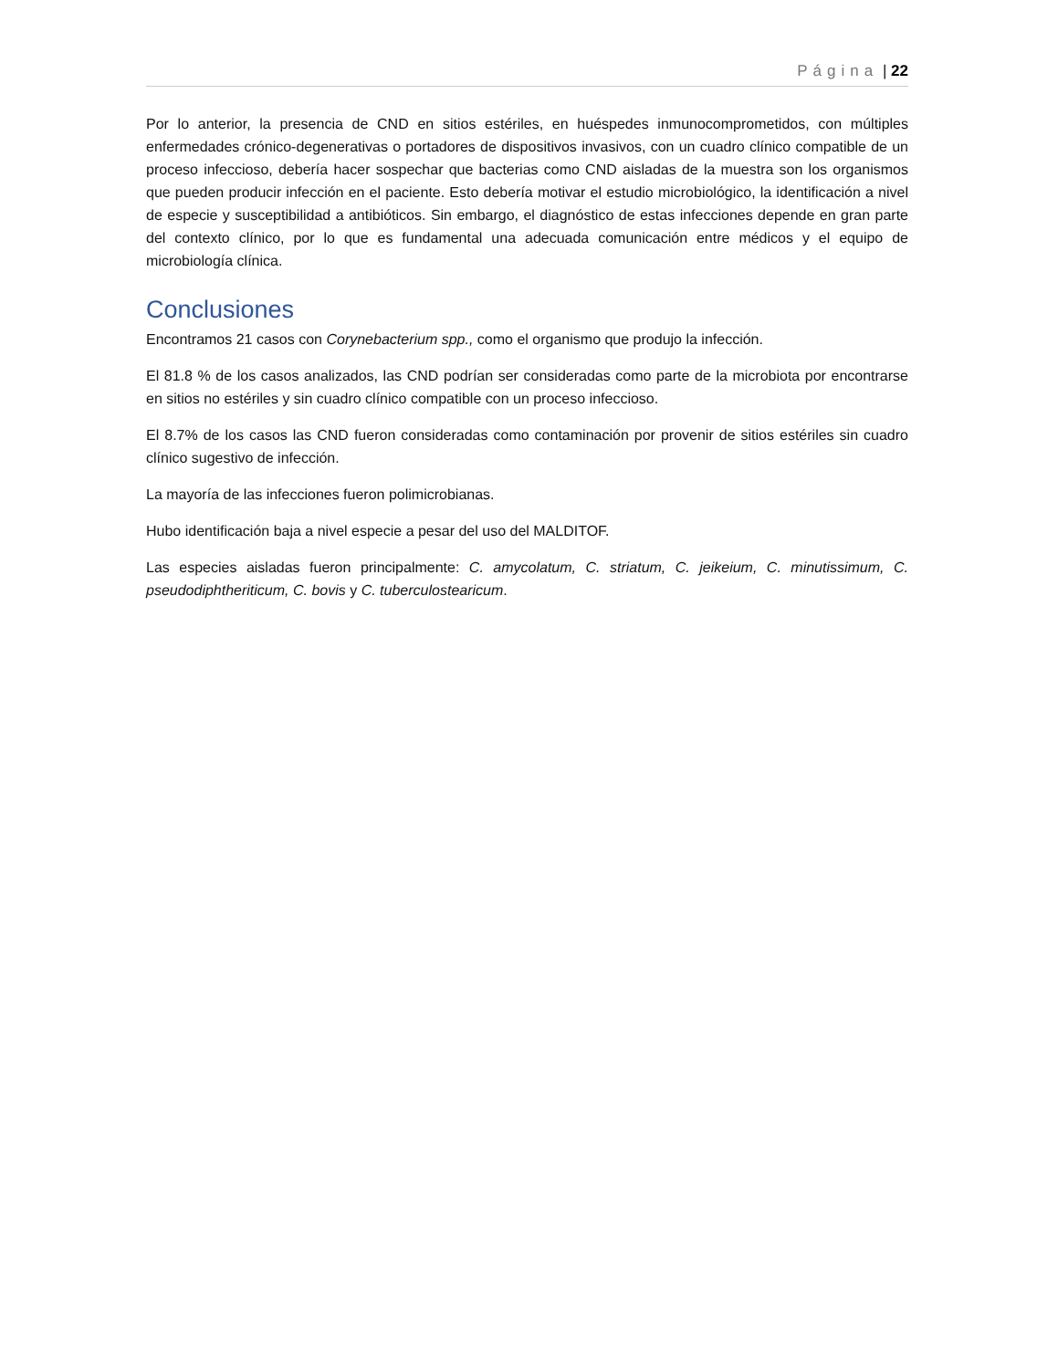Página | 22
Por lo anterior, la presencia de CND en sitios estériles, en huéspedes inmunocomprometidos, con múltiples enfermedades crónico-degenerativas o portadores de dispositivos invasivos, con un cuadro clínico compatible de un proceso infeccioso, debería hacer sospechar que bacterias como CND aisladas de la muestra son los organismos que pueden producir infección en el paciente. Esto debería motivar el estudio microbiológico, la identificación a nivel de especie y susceptibilidad a antibióticos. Sin embargo, el diagnóstico de estas infecciones depende en gran parte del contexto clínico, por lo que es fundamental una adecuada comunicación entre médicos y el equipo de microbiología clínica.
Conclusiones
Encontramos 21 casos con Corynebacterium spp., como el organismo que produjo la infección.
El 81.8 % de los casos analizados, las CND podrían ser consideradas como parte de la microbiota por encontrarse en sitios no estériles y sin cuadro clínico compatible con un proceso infeccioso.
El 8.7% de los casos las CND fueron consideradas como contaminación por provenir de sitios estériles sin cuadro clínico sugestivo de infección.
La mayoría de las infecciones fueron polimicrobianas.
Hubo identificación baja a nivel especie a pesar del uso del MALDITOF.
Las especies aisladas fueron principalmente: C. amycolatum, C. striatum, C. jeikeium, C. minutissimum, C. pseudodiphtheriticum, C. bovis y C. tuberculostearicum.